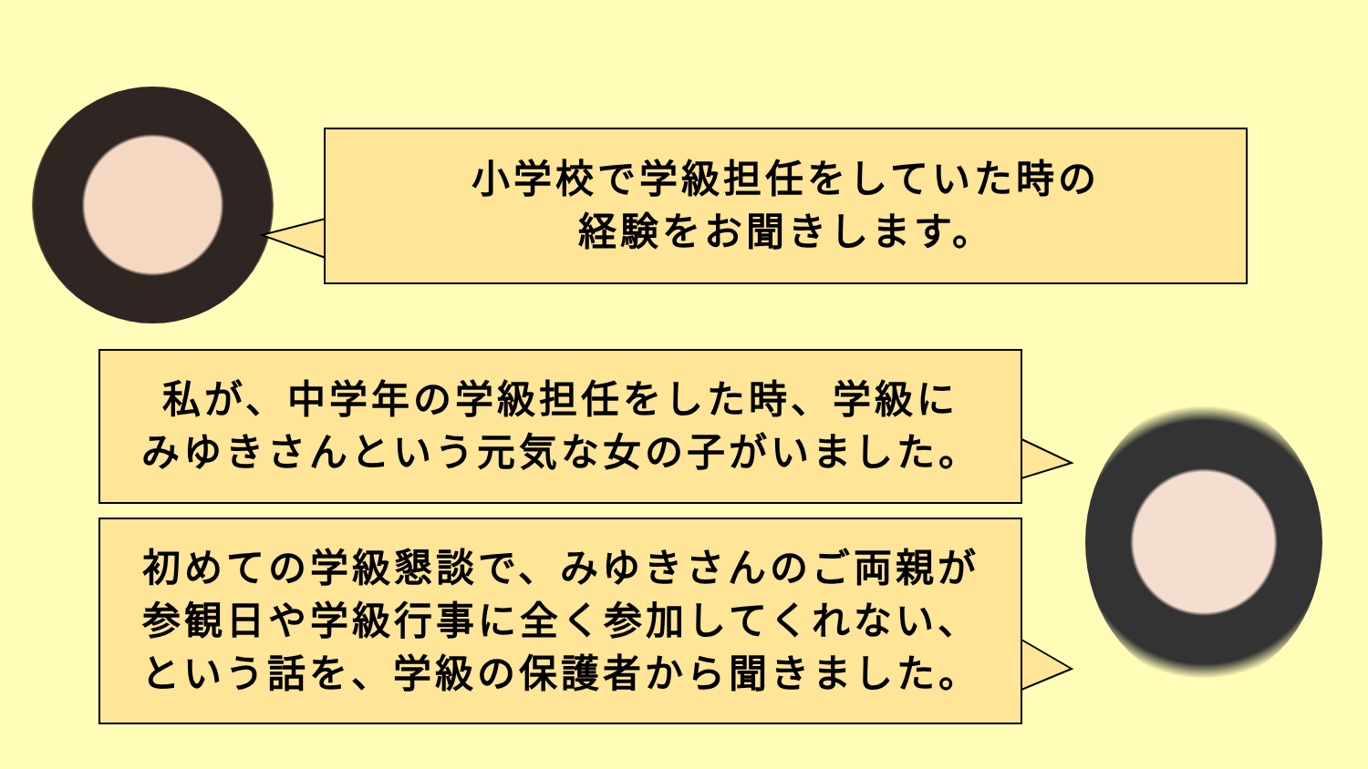小学校で学級担任をしていた時の
経験をお聞きします。
私が、中学年の学級担任をした時、学級に
みゆきさんという元気な女の子がいました。
初めての学級懇談で、みゆきさんのご両親が
参観日や学級行事に全く参加してくれない、
という話を、学級の保護者から聞きました。